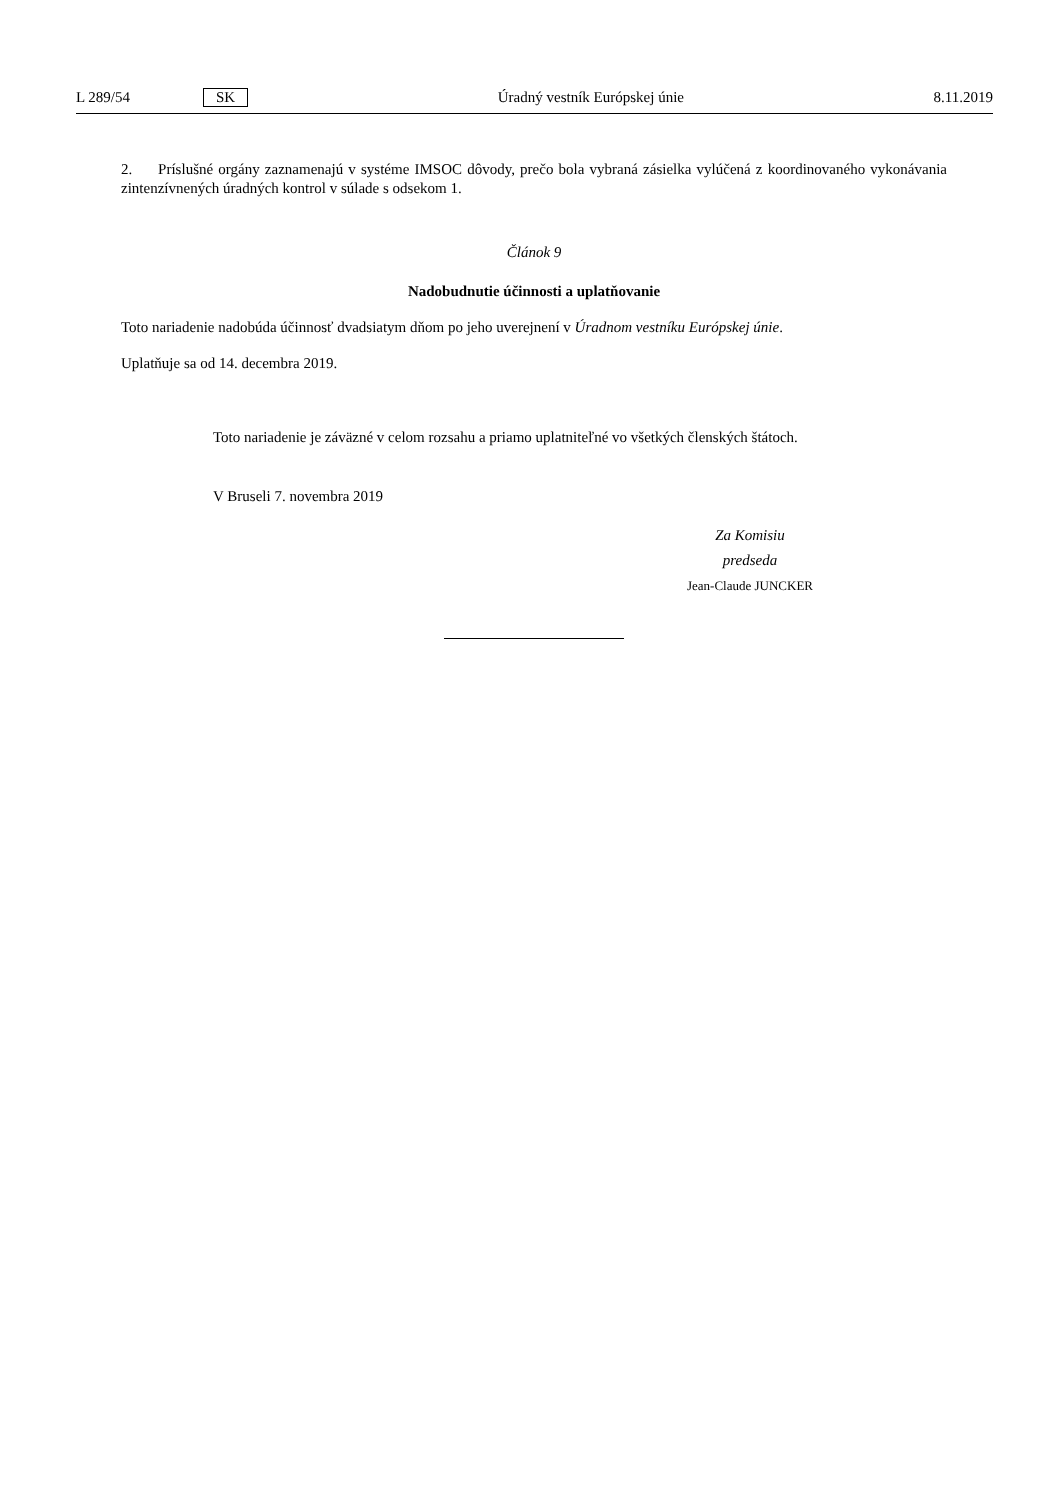L 289/54 SK Úradný vestník Európskej únie 8.11.2019
2. Príslušné orgány zaznamenajú v systéme IMSOC dôvody, prečo bola vybraná zásielka vylúčená z koordinovaného vykonávania zintenzívnených úradných kontrol v súlade s odsekom 1.
Článok 9
Nadobudnutie účinnosti a uplatňovanie
Toto nariadenie nadobúda účinnosť dvadsiatym dňom po jeho uverejnení v Úradnom vestníku Európskej únie.
Uplatňuje sa od 14. decembra 2019.
Toto nariadenie je záväzné v celom rozsahu a priamo uplatniteľné vo všetkých členských štátoch.
V Bruseli 7. novembra 2019
Za Komisiu
predseda
Jean-Claude JUNCKER